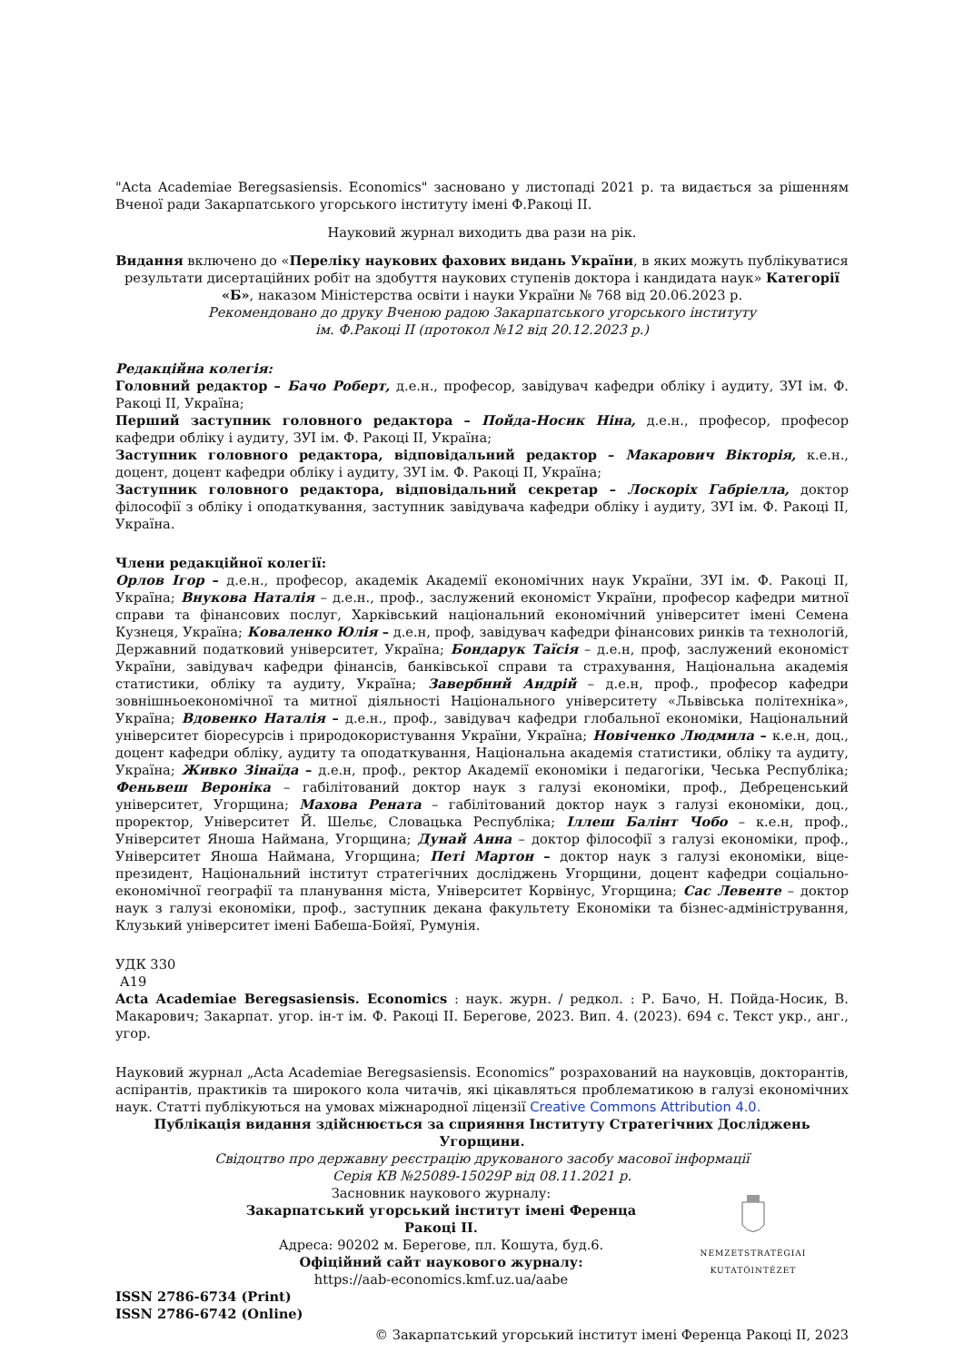"Acta Academiae Beregsasiensis. Economics" засновано у листопаді 2021 р. та видається за рішенням Вченої ради Закарпатського угорського інституту імені Ф.Ракоці ІІ.
Науковий журнал виходить два рази на рік.
Видання включено до «Переліку наукових фахових видань України, в яких можуть публікуватися результати дисертаційних робіт на здобуття наукових ступенів доктора і кандидата наук» Категорії «Б», наказом Міністерства освіти і науки України № 768 від 20.06.2023 р.
Рекомендовано до друку Вченою радою Закарпатського угорського інституту
ім. Ф.Ракоці ІІ (протокол №12 від 20.12.2023 р.)
Редакційна колегія:
Головний редактор – Бачо Роберт, д.е.н., професор, завідувач кафедри обліку і аудиту, ЗУІ ім. Ф. Ракоці ІІ, Україна;
Перший заступник головного редактора – Пойда-Носик Ніна, д.е.н., професор, професор кафедри обліку і аудиту, ЗУІ ім. Ф. Ракоці ІІ, Україна;
Заступник головного редактора, відповідальний редактор – Макарович Вікторія, к.е.н., доцент, доцент кафедри обліку і аудиту, ЗУІ ім. Ф. Ракоці ІІ, Україна;
Заступник головного редактора, відповідальний секретар – Лоскоріх Габріелла, доктор філософії з обліку і оподаткування, заступник завідувача кафедри обліку і аудиту, ЗУІ ім. Ф. Ракоці ІІ, Україна.
Члени редакційної колегії:
Орлов Ігор – д.е.н., професор, академік Академії економічних наук України, ЗУІ ім. Ф. Ракоці ІІ, Україна; Внукова Наталія – д.е.н., проф., заслужений економіст України, професор кафедри митної справи та фінансових послуг, Харківський національний економічний університет імені Семена Кузнеця, Україна; Коваленко Юлія – д.е.н, проф, завідувач кафедри фінансових ринків та технологій, Державний податковий університет, Україна; Бондарук Таїсія – д.е.н, проф, заслужений економіст України, завідувач кафедри фінансів, банківської справи та страхування, Національна академія статистики, обліку та аудиту, Україна; Завербний Андрій – д.е.н, проф., професор кафедри зовнішньоекономічної та митної діяльності Національного університету «Львівська політехніка», Україна; Вдовенко Наталія – д.е.н., проф., завідувач кафедри глобальної економіки, Національний університет біоресурсів і природокористування України, Україна; Новіченко Людмила – к.е.н, доц., доцент кафедри обліку, аудиту та оподаткування, Національна академія статистики, обліку та аудиту, Україна; Живко Зінаїда – д.е.н, проф., ректор Академії економіки і педагогіки, Чеська Республіка; Феньвеш Вероніка – габілітований доктор наук з галузі економіки, проф., Дебреценський університет, Угорщина; Махова Рената – габілітований доктор наук з галузі економіки, доц., проректор, Університет Й. Шельє, Словацька Республіка; Іллеш Балінт Чобо – к.е.н, проф., Університет Яноша Наймана, Угорщина; Дунай Анна – доктор філософії з галузі економіки, проф., Університет Яноша Наймана, Угорщина; Петі Мартон – доктор наук з галузі економіки, віце-президент, Національний інститут стратегічних досліджень Угорщини, доцент кафедри соціально-економічної географії та планування міста, Університет Корвінус, Угорщина; Сас Левенте – доктор наук з галузі економіки, проф., заступник декана факультету Економіки та бізнес-адміністрування, Клузький університет імені Бабеша-Бойяї, Румунія.
УДК 330
А19
Acta Academiae Beregsasiensis. Economics : наук. журн. / редкол. : Р. Бачо, Н. Пойда-Носик, В. Макарович; Закарпат. угор. ін-т ім. Ф. Ракоці ІІ. Берегове, 2023. Вип. 4. (2023). 694 с. Текст укр., анг., угор.
Науковий журнал „Acta Academiae Beregsasiensis. Economics” розрахований на науковців, докторантів, аспірантів, практиків та широкого кола читачів, які цікавляться проблематикою в галузі економічних наук. Статті публікуються на умовах міжнародної ліцензії Creative Commons Attribution 4.0.
Публікація видання здійснюється за сприяння Інституту Стратегічних Досліджень Угорщини.
Свідоцтво про державну реєстрацію друкованого засобу масової інформації
Серія КВ №25089-15029Р від 08.11.2021 р.
Засновник наукового журналу:
Закарпатський угорський інститут імені Ференца Ракоці ІІ.
Адреса: 90202 м. Берегове, пл. Кошута, буд.6.
Офіційний сайт наукового журналу:
https://aab-economics.kmf.uz.ua/aabe
NEMZETSTRATÉGIAI KUTATÓINTÉZET
ISSN 2786-6734 (Print)
ISSN 2786-6742 (Online)
© Закарпатський угорський інститут імені Ференца Ракоці ІІ, 2023